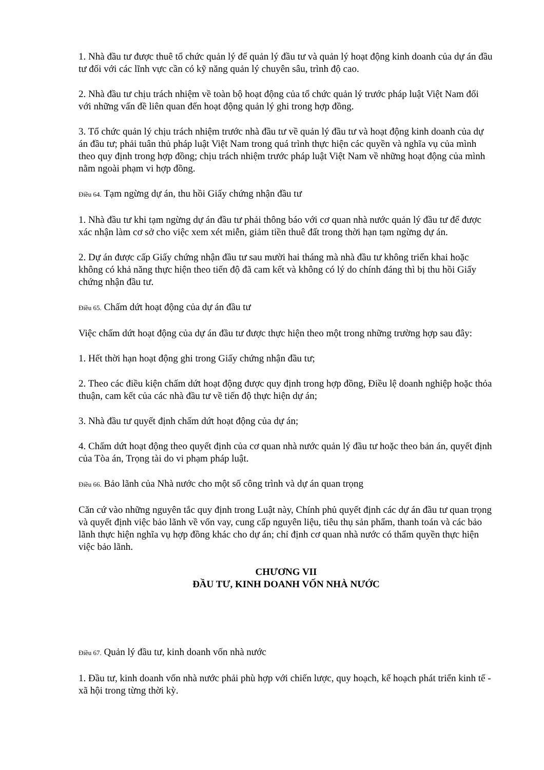1. Nhà đầu tư được thuê tổ chức quản lý để quản lý đầu tư và quản lý hoạt động kinh doanh của dự án đầu tư đối với các lĩnh vực cần có kỹ năng quản lý chuyên sâu, trình độ cao.
2. Nhà đầu tư chịu trách nhiệm về toàn bộ hoạt động của tổ chức quản lý trước pháp luật Việt Nam đối với những vấn đề liên quan đến hoạt động quản lý ghi trong hợp đồng.
3. Tổ chức quản lý chịu trách nhiệm trước nhà đầu tư về quản lý đầu tư và hoạt động kinh doanh của dự án đầu tư; phải tuân thủ pháp luật Việt Nam trong quá trình thực hiện các quyền và nghĩa vụ của mình theo quy định trong hợp đồng; chịu trách nhiệm trước pháp luật Việt Nam về những hoạt động của mình nằm ngoài phạm vi hợp đồng.
Điều 64. Tạm ngừng dự án, thu hồi Giấy chứng nhận đầu tư
1. Nhà đầu tư khi tạm ngừng dự án đầu tư phải thông báo với cơ quan nhà nước quản lý đầu tư để được xác nhận làm cơ sở cho việc xem xét miễn, giảm tiền thuê đất trong thời hạn tạm ngừng dự án.
2. Dự án được cấp Giấy chứng nhận đầu tư sau mười hai tháng mà nhà đầu tư không triển khai hoặc không có khả năng thực hiện theo tiến độ đã cam kết và không có lý do chính đáng thì bị thu hồi Giấy chứng nhận đầu tư.
Điều 65. Chấm dứt hoạt động của dự án đầu tư
Việc chấm dứt hoạt động của dự án đầu tư được thực hiện theo một trong những trường hợp sau đây:
1. Hết thời hạn hoạt động ghi trong Giấy chứng nhận đầu tư;
2. Theo các điều kiện chấm dứt hoạt động được quy định trong hợp đồng, Điều lệ doanh nghiệp hoặc thỏa thuận, cam kết của các nhà đầu tư về tiến độ thực hiện dự án;
3. Nhà đầu tư quyết định chấm dứt hoạt động của dự án;
4. Chấm dứt hoạt động theo quyết định của cơ quan nhà nước quản lý đầu tư hoặc theo bản án, quyết định của Tòa án, Trọng tài do vi phạm pháp luật.
Điều 66. Bảo lãnh của Nhà nước cho một số công trình và dự án quan trọng
Căn cứ vào những nguyên tắc quy định trong Luật này, Chính phủ quyết định các dự án đầu tư quan trọng và quyết định việc bảo lãnh về vốn vay, cung cấp nguyên liệu, tiêu thụ sản phẩm, thanh toán và các bảo lãnh thực hiện nghĩa vụ hợp đồng khác cho dự án; chỉ định cơ quan nhà nước có thẩm quyền thực hiện việc bảo lãnh.
CHƯƠNG VII
ĐẦU TƯ, KINH DOANH VỐN NHÀ NƯỚC
Điều 67. Quản lý đầu tư, kinh doanh vốn nhà nước
1. Đầu tư, kinh doanh vốn nhà nước phải phù hợp với chiến lược, quy hoạch, kế hoạch phát triển kinh tế - xã hội trong từng thời kỳ.